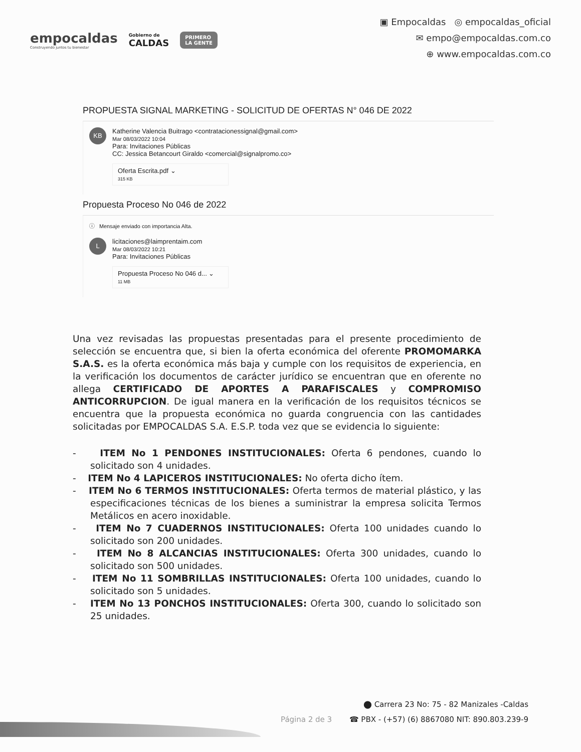empocaldas
Construyendo juntos tu bienestar
Gobierno de
CALDAS
PRIMERO
LA GENTE
▣ Empocaldas ◎ empocaldas_oficial
✉ empo@empocaldas.com.co
⊕ www.empocaldas.com.co
PROPUESTA SIGNAL MARKETING - SOLICITUD DE OFERTAS N° 046 DE 2022
KB
Katherine Valencia Buitrago <contratacionessignal@gmail.com>
Mar 08/03/2022 10:04
Para: Invitaciones Públicas
CC: Jessica Betancourt Giraldo <comercial@signalpromo.co>
Oferta Escrita.pdf ⌄
315 KB
Propuesta Proceso No 046 de 2022
ⓘ Mensaje enviado con importancia Alta.
L
licitaciones@laimprentaim.com
Mar 08/03/2022 10:21
Para: Invitaciones Públicas
Propuesta Proceso No 046 d... ⌄
11 MB
Una vez revisadas las propuestas presentadas para el presente procedimiento de selección se encuentra que, si bien la oferta económica del oferente PROMOMARKA S.A.S. es la oferta económica más baja y cumple con los requisitos de experiencia, en la verificación los documentos de carácter jurídico se encuentran que en oferente no allega CERTIFICADO DE APORTES A PARAFISCALES y COMPROMISO ANTICORRUPCION. De igual manera en la verificación de los requisitos técnicos se encuentra que la propuesta económica no guarda congruencia con las cantidades solicitadas por EMPOCALDAS S.A. E.S.P. toda vez que se evidencia lo siguiente:
- ITEM No 1 PENDONES INSTITUCIONALES: Oferta 6 pendones, cuando lo solicitado son 4 unidades.
- ITEM No 4 LAPICEROS INSTITUCIONALES: No oferta dicho ítem.
- ITEM No 6 TERMOS INSTITUCIONALES: Oferta termos de material plástico, y las especificaciones técnicas de los bienes a suministrar la empresa solicita Termos Metálicos en acero inoxidable.
- ITEM No 7 CUADERNOS INSTITUCIONALES: Oferta 100 unidades cuando lo solicitado son 200 unidades.
- ITEM No 8 ALCANCIAS INSTITUCIONALES: Oferta 300 unidades, cuando lo solicitado son 500 unidades.
- ITEM No 11 SOMBRILLAS INSTITUCIONALES: Oferta 100 unidades, cuando lo solicitado son 5 unidades.
- ITEM No 13 PONCHOS INSTITUCIONALES: Oferta 300, cuando lo solicitado son 25 unidades.
⬤ Carrera 23 No: 75 - 82 Manizales -Caldas
Página 2 de 3 ☎ PBX - (+57) (6) 8867080 NIT: 890.803.239-9